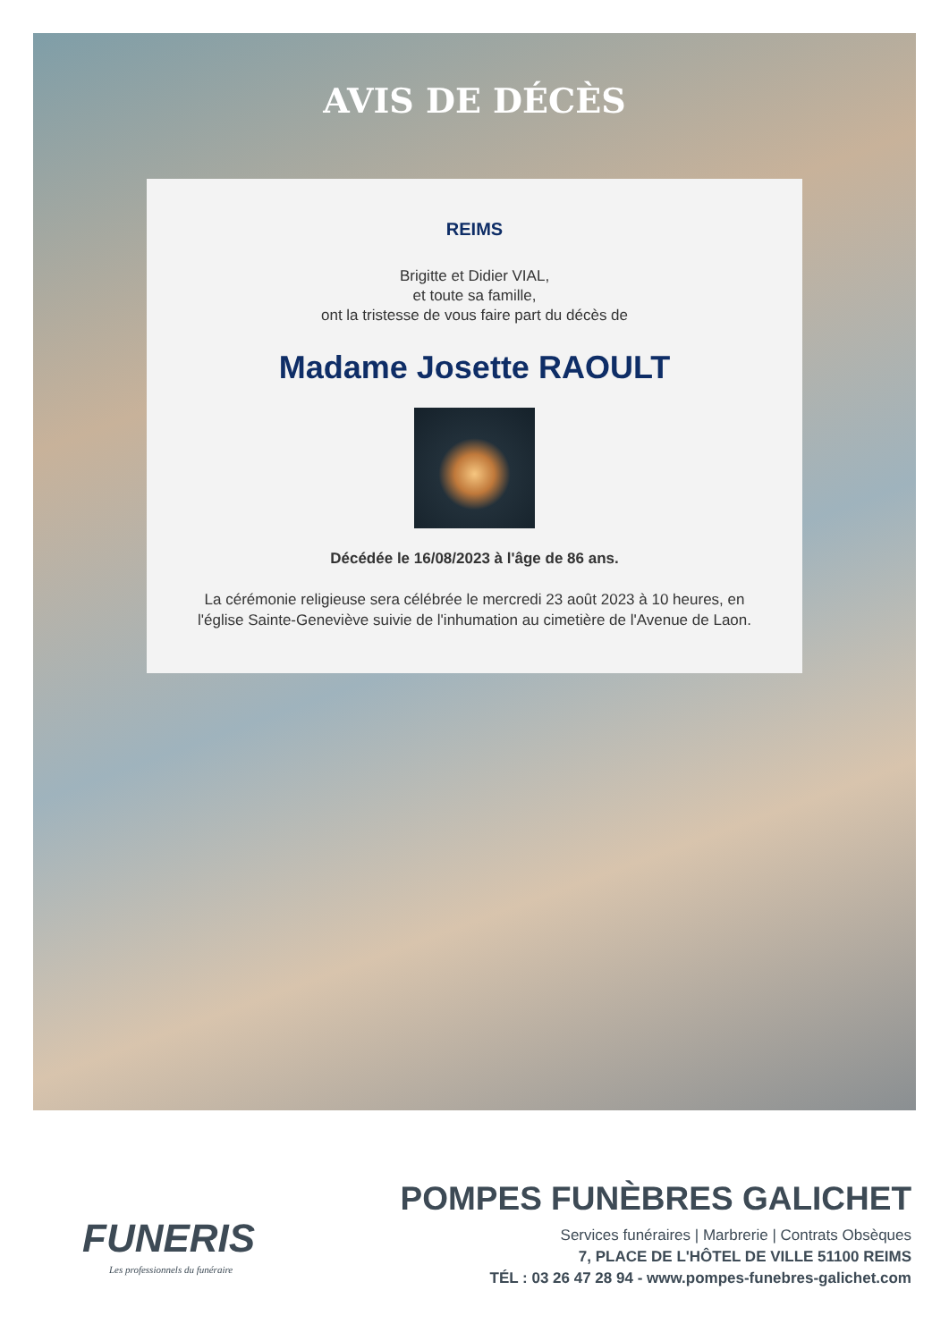AVIS DE DÉCÈS
REIMS
Brigitte et Didier VIAL,
et toute sa famille,
ont la tristesse de vous faire part du décès de
Madame Josette RAOULT
Décédée le 16/08/2023 à l'âge de 86 ans.
La cérémonie religieuse sera célébrée le mercredi 23 août 2023 à 10 heures, en
l'église Sainte-Geneviève suivie de l'inhumation au cimetière de l'Avenue de Laon.
FUNERIS
Les professionnels du funéraire
POMPES FUNÈBRES GALICHET
Services funéraires | Marbrerie | Contrats Obsèques
7, PLACE DE L'HÔTEL DE VILLE 51100 REIMS
TÉL : 03 26 47 28 94 - www.pompes-funebres-galichet.com